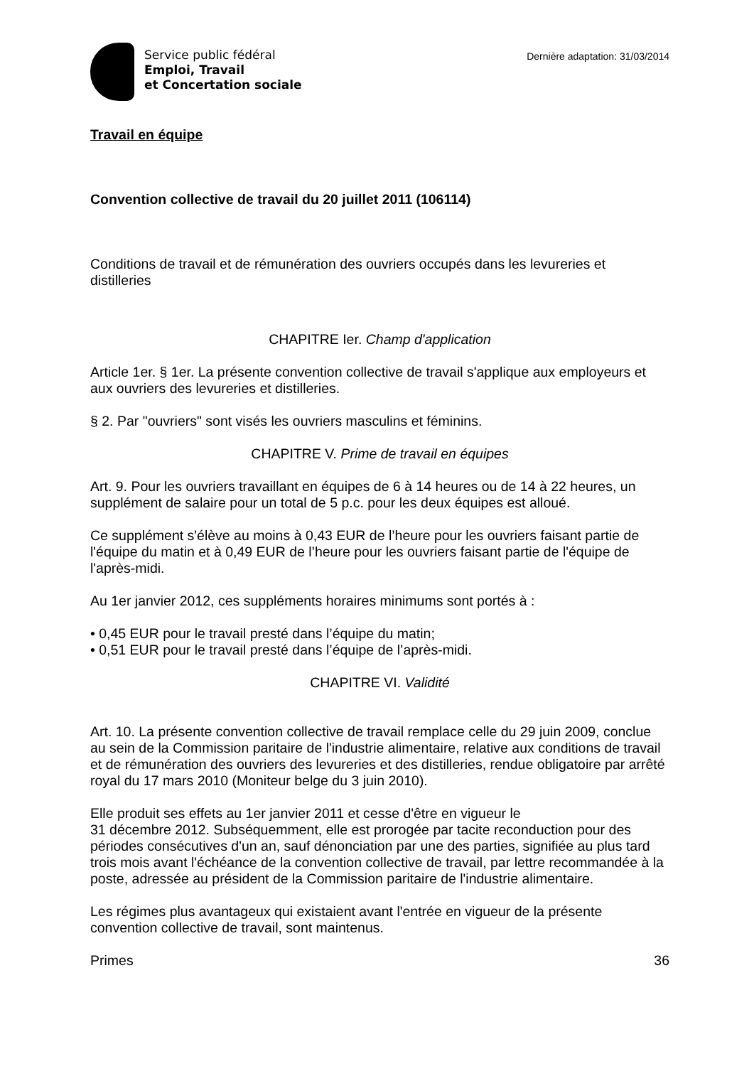Service public fédéral
Emploi, Travail
et Concertation sociale
Dernière adaptation: 31/03/2014
Travail en équipe
Convention collective de travail du 20 juillet 2011 (106114)
Conditions de travail et de rémunération des ouvriers occupés dans les levureries et distilleries
CHAPITRE Ier. Champ d'application
Article 1er. § 1er. La présente convention collective de travail s'applique aux employeurs et aux ouvriers des levureries et distilleries.
§ 2. Par "ouvriers" sont visés les ouvriers masculins et féminins.
CHAPITRE V. Prime de travail en équipes
Art. 9. Pour les ouvriers travaillant en équipes de 6 à 14 heures ou de 14 à 22 heures, un supplément de salaire pour un total de 5 p.c. pour les deux équipes est alloué.
Ce supplément s'élève au moins à 0,43 EUR de l’heure pour les ouvriers faisant partie de l'équipe du matin et à 0,49 EUR de l’heure pour les ouvriers faisant partie de l'équipe de l'après-midi.
Au 1er janvier 2012, ces suppléments horaires minimums sont portés à :
• 0,45 EUR pour le travail presté dans l’équipe du matin;
• 0,51 EUR pour le travail presté dans l’équipe de l’après-midi.
CHAPITRE VI. Validité
Art. 10. La présente convention collective de travail remplace celle du 29 juin 2009, conclue au sein de la Commission paritaire de l'industrie alimentaire, relative aux conditions de travail et de rémunération des ouvriers des levureries et des distilleries, rendue obligatoire par arrêté royal du 17 mars 2010 (Moniteur belge du 3 juin 2010).
Elle produit ses effets au 1er janvier 2011 et cesse d'être en vigueur le
31 décembre 2012. Subséquemment, elle est prorogée par tacite reconduction pour des périodes consécutives d'un an, sauf dénonciation par une des parties, signifiée au plus tard trois mois avant l'échéance de la convention collective de travail, par lettre recommandée à la poste, adressée au président de la Commission paritaire de l'industrie alimentaire.
Les régimes plus avantageux qui existaient avant l'entrée en vigueur de la présente convention collective de travail, sont maintenus.
Primes 36